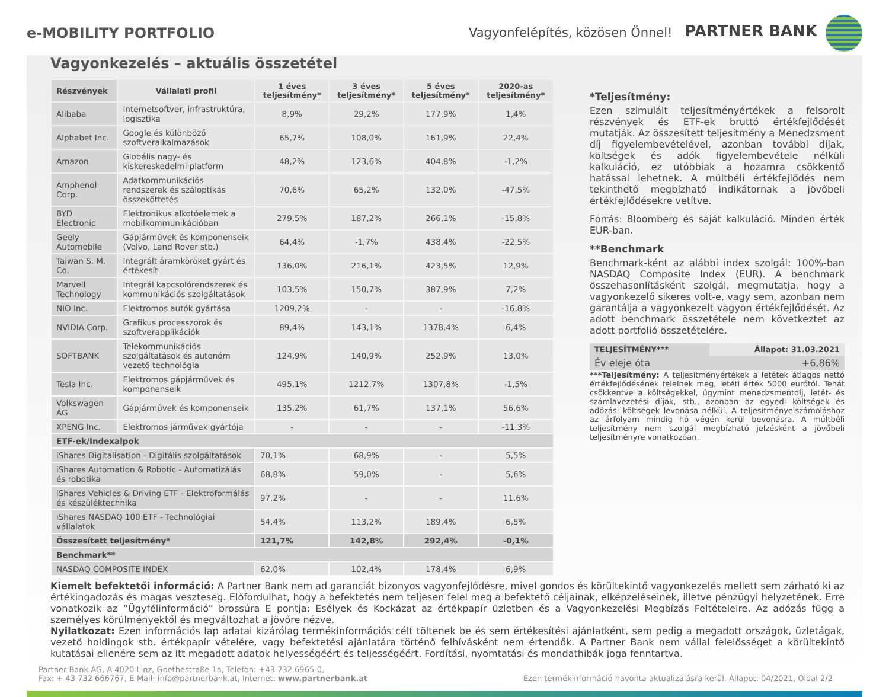e-MOBILITY PORTFOLIO
Vagyonfelépítés, közösen Önnel! PARTNER BANK
Vagyonkezelés – aktuális összetétel
| Részvények | Vállalati profil | 1 éves teljesítmény* | 3 éves teljesítmény* | 5 éves teljesítmény* | 2020-as teljesítmény* |
| --- | --- | --- | --- | --- | --- |
| Alibaba | Internetsoftver, infrastruktúra, logisztika | 8,9% | 29,2% | 177,9% | 1,4% |
| Alphabet Inc. | Google és különböző szoftveralkalmazások | 65,7% | 108,0% | 161,9% | 22,4% |
| Amazon | Globális nagy- és kiskereskedelmi platform | 48,2% | 123,6% | 404,8% | -1,2% |
| Amphenol Corp. | Adatkommunikációs rendszerek és száloptikás összeköttetés | 70,6% | 65,2% | 132,0% | -47,5% |
| BYD Electronic | Elektronikus alkotóelemek a mobilkommunikációban | 279,5% | 187,2% | 266,1% | -15,8% |
| Geely Automobile | Gápjárművek és komponenseik (Volvo, Land Rover stb.) | 64,4% | -1,7% | 438,4% | -22,5% |
| Taiwan S. M. Co. | Integrált áramköröket gyárt és értékesít | 136,0% | 216,1% | 423,5% | 12,9% |
| Marvell Technology | Integrál kapcsolórendszerek és kommunikációs szolgáltatások | 103,5% | 150,7% | 387,9% | 7,2% |
| NIO Inc. | Elektromos autók gyártása | 1209,2% | - | - | -16,8% |
| NVIDIA Corp. | Grafikus processzorok és szoftverapplikációk | 89,4% | 143,1% | 1378,4% | 6,4% |
| SOFTBANK | Telekommunikációs szolgáltatások és autonóm vezető technológia | 124,9% | 140,9% | 252,9% | 13,0% |
| Tesla Inc. | Elektromos gápjárművek és komponenseik | 495,1% | 1212,7% | 1307,8% | -1,5% |
| Volkswagen AG | Gápjárművek és komponenseik | 135,2% | 61,7% | 137,1% | 56,6% |
| XPENG Inc. | Elektromos járművek gyártója | - | - | - | -11,3% |
| ETF-ek/Indexalpok | | | | | |
| iShares Digitalisation - Digitális szolgáltatások | | 70,1% | 68,9% | - | 5,5% |
| iShares Automation & Robotic - Automatizálás és robotika | | 68,8% | 59,0% | - | 5,6% |
| iShares Vehicles & Driving ETF - Elektroformálás és készüléktechnika | | 97,2% | - | - | 11,6% |
| iShares NASDAQ 100 ETF - Technológiai vállalatok | | 54,4% | 113,2% | 189,4% | 6,5% |
| Összesített teljesítmény* | | 121,7% | 142,8% | 292,4% | -0,1% |
| Benchmark** | | | | | |
| NASDAQ COMPOSITE INDEX | | 62,0% | 102,4% | 178,4% | 6,9% |
*Teljesítmény:
Ezen szimulált teljesítményértékek a felsorolt részvények és ETF-ek bruttó értékfejlődését mutatják. Az összesített teljesítmény a Menedzsment díj figyelembevételével, azonban további díjak, költségek és adók figyelembevétele nélküli kalkuláció, ez utóbbiak a hozamra csökkentő hatással lehetnek. A múltbéli értékfejlődés nem tekinthető megbízható indikátornak a jövőbeli értékfejlődésekre vetítve.
Forrás: Bloomberg és saját kalkuláció. Minden érték EUR-ban.
**Benchmark
Benchmark-ként az alábbi index szolgál: 100%-ban NASDAQ Composite Index (EUR). A benchmark összehasonlításként szolgál, megmutatja, hogy a vagyonkezelő sikeres volt-e, vagy sem, azonban nem garantálja a vagyonkezelt vagyon értékfejlődését. Az adott benchmark összetétele nem következtet az adott portfolió összetételére.
| TELJESÍTMÉNY*** | Állapot: 31.03.2021 |
| --- | --- |
| Év eleje óta | +6,86% |
***Teljesítmény: A teljesítményértékek a letétek átlagos nettó értékfejlődésének felelnek meg, letéti érték 5000 eurótól. Tehát csökkentve a költségekkel, úgymint menedzsmentdíj, letét- és számlavezetési díjak, stb., azonban az egyedi költségek és adózási költségek levonása nélkül. A teljesítményelszámoláshoz az árfolyam mindig hó végén kerül bevonásra. A múltbéli teljesítmény nem szolgál megbízható jelzésként a jövőbeli teljesítményre vonatkozóan.
Kiemelt befektetői információ: A Partner Bank nem ad garanciát bizonyos vagyonfejlődésre, mivel gondos és körültekintő vagyonkezelés mellett sem zárható ki az értékingadozás és magas veszteség. Előfordulhat, hogy a befektetés nem teljesen felel meg a befektető céljainak, elképzeléseinek, illetve pénzügyi helyzetének. Erre vonatkozik az “Ügyfélinformáció” brossúra E pontja: Esélyek és Kockázat az értékpapír üzletben és a Vagyonkezelési Megbízás Feltételeire. Az adózás függ a személyes körülményektől és megváltozhat a jövőre nézve.
Nyilatkozat: Ezen információs lap adatai kizárólag termékinformációs célt töltenek be és sem értékesítési ajánlatként, sem pedig a megadott országok, üzletágak, vezető holdingok stb. értékpapír vételére, vagy befektetési ajánlatára történő felhívásként nem értendők. A Partner Bank nem vállal felelősséget a körültekintő kutatásai ellenére sem az itt megadott adatok helyességéért és teljességéért. Fordítási, nyomtatási és mondathibák joga fenntartva.
Partner Bank AG, A 4020 Linz, Goethestraße 1a, Telefon: +43 732 6965-0,
Fax: + 43 732 666767, E-Mail: info@partnerbank.at, Internet: www.partnerbank.at
Ezen termékinformáció havonta aktualizálásra kerül. Állapot: 04/2021, Oldal 2/2